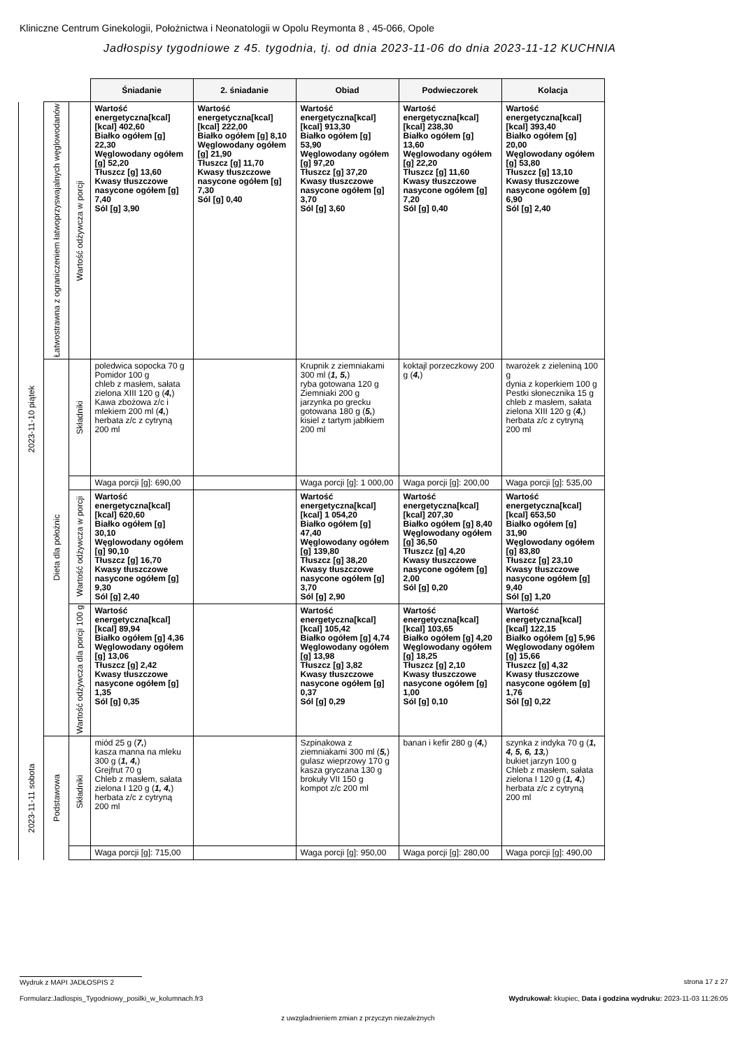Kliniczne Centrum Ginekologii, Położnictwa i Neonatologii w Opolu Reymonta 8 , 45-066, Opole
Jadłospisy tygodniowe z 45. tygodnia, tj. od dnia 2023-11-06 do dnia 2023-11-12 KUCHNIA
| | | | Śniadanie | 2. śniadanie | Obiad | Podwieczorek | Kolacja |
| 2023-11-10 piątek | Łatwostrawna z ograniczeniem łatwoprzyswajalnych węglowodanów | Wartość odżywcza w porcji | Wartość energetyczna[kcal] [kcal] 402,60 Białko ogółem [g] 22,30 Węglowodany ogółem [g] 52,20 Tłuszcz [g] 13,60 Kwasy tłuszczowe nasycone ogółem [g] 7,40 Sól [g] 3,90 | Wartość energetyczna[kcal] [kcal] 222,00 Białko ogółem [g] 8,10 Węglowodany ogółem [g] 21,90 Tłuszcz [g] 11,70 Kwasy tłuszczowe nasycone ogółem [g] 7,30 Sól [g] 0,40 | Wartość energetyczna[kcal] [kcal] 913,30 Białko ogółem [g] 53,90 Węglowodany ogółem [g] 97,20 Tłuszcz [g] 37,20 Kwasy tłuszczowe nasycone ogółem [g] 3,70 Sól [g] 3,60 | Wartość energetyczna[kcal] [kcal] 238,30 Białko ogółem [g] 13,60 Węglowodany ogółem [g] 22,20 Tłuszcz [g] 11,60 Kwasy tłuszczowe nasycone ogółem [g] 7,20 Sól [g] 0,40 | Wartość energetyczna[kcal] [kcal] 393,40 Białko ogółem [g] 20,00 Węglowodany ogółem [g] 53,80 Tłuszcz [g] 13,10 Kwasy tłuszczowe nasycone ogółem [g] 6,90 Sól [g] 2,40 |
| | Dieta dla położnic | Składniki | poledwica sopocka 70 g Pomidor 100 g chleb z masłem, sałata zielona XIII 120 g ( 4, ) Kawa zbożowa z/c i mlekiem 200 ml ( 4, ) herbata z/c z cytryną 200 ml | | Krupnik z ziemniakami 300 ml ( 1, 5, ) ryba gotowana 120 g Ziemniaki 200 g jarzynka po grecku gotowana 180 g ( 5, ) kisiel z tartym jabłkiem 200 ml | koktajl porzeczkowy 200 g ( 4, ) | twarożek z zieleniną 100 g dynia z koperkiem 100 g Pestki słonecznika 15 g chleb z masłem, sałata zielona XIII 120 g ( 4, ) herbata z/c z cytryną 200 ml |
| | | | Waga porcji [g]: 690,00 | | Waga porcji [g]: 1 000,00 | Waga porcji [g]: 200,00 | Waga porcji [g]: 535,00 |
| | | Wartość odżywcza w porcji | Wartość energetyczna[kcal] [kcal] 620,60 Białko ogółem [g] 30,10 Węglowodany ogółem [g] 90,10 Tłuszcz [g] 16,70 Kwasy tłuszczowe nasycone ogółem [g] 9,30 Sól [g] 2,40 | | Wartość energetyczna[kcal] [kcal] 1 054,20 Białko ogółem [g] 47,40 Węglowodany ogółem [g] 139,80 Tłuszcz [g] 38,20 Kwasy tłuszczowe nasycone ogółem [g] 3,70 Sól [g] 2,90 | Wartość energetyczna[kcal] [kcal] 207,30 Białko ogółem [g] 8,40 Węglowodany ogółem [g] 36,50 Tłuszcz [g] 4,20 Kwasy tłuszczowe nasycone ogółem [g] 2,00 Sól [g] 0,20 | Wartość energetyczna[kcal] [kcal] 653,50 Białko ogółem [g] 31,90 Węglowodany ogółem [g] 83,80 Tłuszcz [g] 23,10 Kwasy tłuszczowe nasycone ogółem [g] 9,40 Sól [g] 1,20 |
| | | Wartość odżywcza dla porcji 100 g | Wartość energetyczna[kcal] [kcal] 89,94 Białko ogółem [g] 4,36 Węglowodany ogółem [g] 13,06 Tłuszcz [g] 2,42 Kwasy tłuszczowe nasycone ogółem [g] 1,35 Sól [g] 0,35 | | Wartość energetyczna[kcal] [kcal] 105,42 Białko ogółem [g] 4,74 Węglowodany ogółem [g] 13,98 Tłuszcz [g] 3,82 Kwasy tłuszczowe nasycone ogółem [g] 0,37 Sól [g] 0,29 | Wartość energetyczna[kcal] [kcal] 103,65 Białko ogółem [g] 4,20 Węglowodany ogółem [g] 18,25 Tłuszcz [g] 2,10 Kwasy tłuszczowe nasycone ogółem [g] 1,00 Sól [g] 0,10 | Wartość energetyczna[kcal] [kcal] 122,15 Białko ogółem [g] 5,96 Węglowodany ogółem [g] 15,66 Tłuszcz [g] 4,32 Kwasy tłuszczowe nasycone ogółem [g] 1,76 Sól [g] 0,22 |
| 2023-11-11 sobota | Podstawowa | Składniki | miód 25 g ( 7, ) kasza manna na mleku 300 g ( 1, 4, ) Grejfrut 70 g Chleb z masłem, sałata zielona I 120 g ( 1, 4, ) herbata z/c z cytryną 200 ml | | Szpinakowa z ziemniakami 300 ml ( 5, ) gulasz wieprzowy 170 g kasza gryczana 130 g brokuły VII 150 g kompot z/c 200 ml | banan i kefir 280 g ( 4, ) | szynka z indyka 70 g ( 1, 4, 5, 6, 13, ) bukiet jarzyn 100 g Chleb z masłem, sałata zielona I 120 g ( 1, 4, ) herbata z/c z cytryną 200 ml |
| | | | Waga porcji [g]: 715,00 | | Waga porcji [g]: 950,00 | Waga porcji [g]: 280,00 | Waga porcji [g]: 490,00 |
Wydruk z MAPI JADŁOSPIS 2 strona 17 z 27
Formularz:Jadlospis_Tygodniowy_posilki_w_kolumnach.fr3
Wydrukował: kkupiec, Data i godzina wydruku: 2023-11-03 11:26:05
z uwzgladnieniem zmian z przyczyn niezależnych